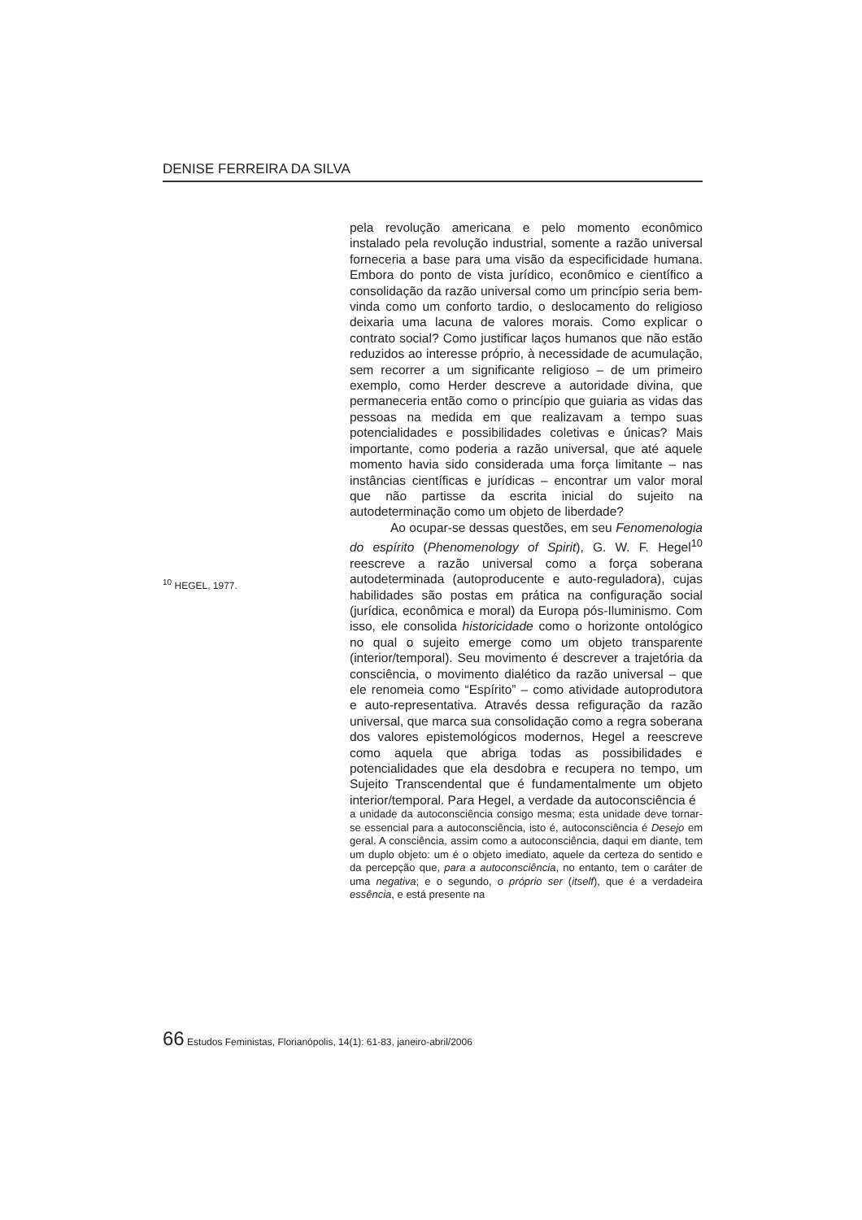DENISE FERREIRA DA SILVA
<sup>10</sup> HEGEL, 1977.
pela revolução americana e pelo momento econômico instalado pela revolução industrial, somente a razão universal forneceria a base para uma visão da especificidade humana. Embora do ponto de vista jurídico, econômico e científico a consolidação da razão universal como um princípio seria bem-vinda como um conforto tardio, o deslocamento do religioso deixaria uma lacuna de valores morais. Como explicar o contrato social? Como justificar laços humanos que não estão reduzidos ao interesse próprio, à necessidade de acumulação, sem recorrer a um significante religioso – de um primeiro exemplo, como Herder descreve a autoridade divina, que permaneceria então como o princípio que guiaria as vidas das pessoas na medida em que realizavam a tempo suas potencialidades e possibilidades coletivas e únicas? Mais importante, como poderia a razão universal, que até aquele momento havia sido considerada uma força limitante – nas instâncias científicas e jurídicas – encontrar um valor moral que não partisse da escrita inicial do sujeito na autodeterminação como um objeto de liberdade?
Ao ocupar-se dessas questões, em seu Fenomenologia do espírito (Phenomenology of Spirit), G. W. F. Hegel<sup>10</sup> reescreve a razão universal como a força soberana autodeterminada (autoproducente e auto-reguladora), cujas habilidades são postas em prática na configuração social (jurídica, econômica e moral) da Europa pós-Iluminismo. Com isso, ele consolida historicidade como o horizonte ontológico no qual o sujeito emerge como um objeto transparente (interior/temporal). Seu movimento é descrever a trajetória da consciência, o movimento dialético da razão universal – que ele renomeia como “Espírito” – como atividade autoprodutora e auto-representativa. Através dessa refiguração da razão universal, que marca sua consolidação como a regra soberana dos valores epistemológicos modernos, Hegel a reescreve como aquela que abriga todas as possibilidades e potencialidades que ela desdobra e recupera no tempo, um Sujeito Transcendental que é fundamentalmente um objeto interior/temporal. Para Hegel, a verdade da autoconsciência é
a unidade da autoconsciência consigo mesma; esta unidade deve tornar-se essencial para a autoconsciência, isto é, autoconsciência é Desejo em geral. A consciência, assim como a autoconsciência, daqui em diante, tem um duplo objeto: um é o objeto imediato, aquele da certeza do sentido e da percepção que, para a autoconsciência, no entanto, tem o caráter de uma negativa; e o segundo, o próprio ser (itself), que é a verdadeira essência, e está presente na
66 Estudos Feministas, Florianópolis, 14(1): 61-83, janeiro-abril/2006